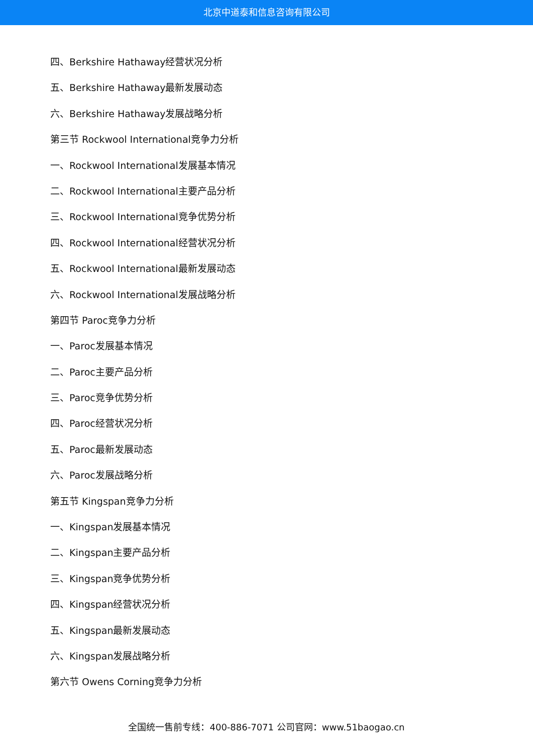北京中道泰和信息咨询有限公司
四、Berkshire Hathaway经营状况分析
五、Berkshire Hathaway最新发展动态
六、Berkshire Hathaway发展战略分析
第三节 Rockwool International竞争力分析
一、Rockwool International发展基本情况
二、Rockwool International主要产品分析
三、Rockwool International竞争优势分析
四、Rockwool International经营状况分析
五、Rockwool International最新发展动态
六、Rockwool International发展战略分析
第四节 Paroc竞争力分析
一、Paroc发展基本情况
二、Paroc主要产品分析
三、Paroc竞争优势分析
四、Paroc经营状况分析
五、Paroc最新发展动态
六、Paroc发展战略分析
第五节 Kingspan竞争力分析
一、Kingspan发展基本情况
二、Kingspan主要产品分析
三、Kingspan竞争优势分析
四、Kingspan经营状况分析
五、Kingspan最新发展动态
六、Kingspan发展战略分析
第六节 Owens Corning竞争力分析
全国统一售前专线：400-886-7071 公司官网：www.51baogao.cn